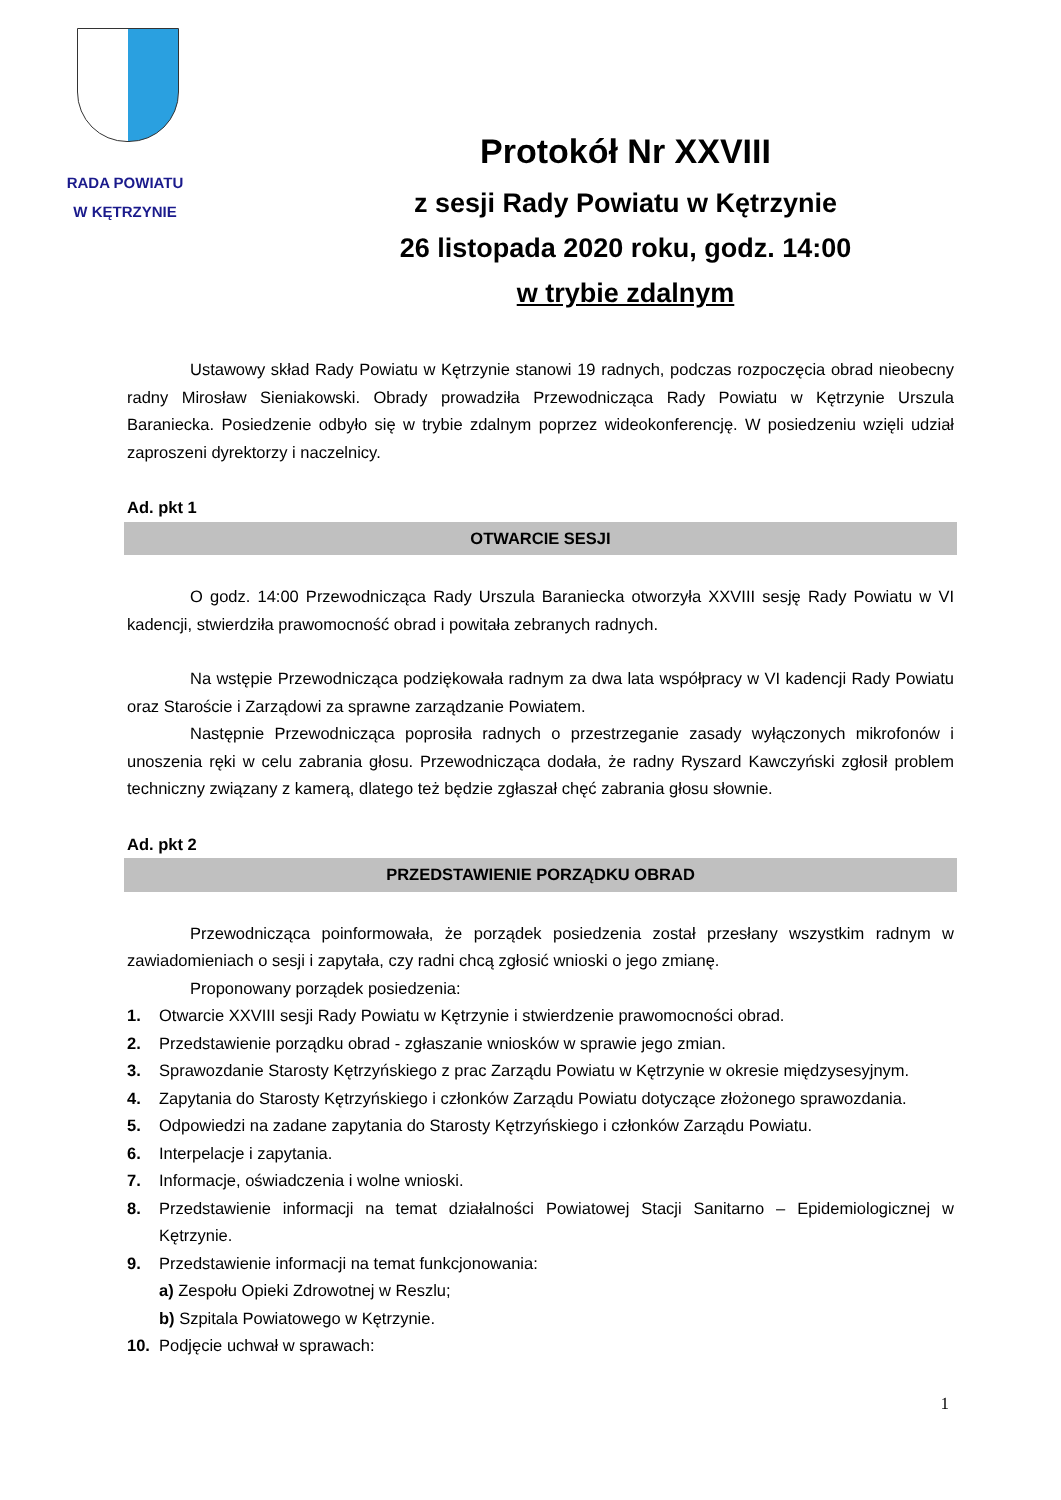RADA POWIATU
W KĘTRZYNIE
Protokół Nr XXVIII
z sesji Rady Powiatu w Kętrzynie
26 listopada 2020 roku, godz. 14:00
w trybie zdalnym
Ustawowy skład Rady Powiatu w Kętrzynie stanowi 19 radnych, podczas rozpoczęcia obrad nieobecny radny Mirosław Sieniakowski. Obrady prowadziła Przewodnicząca Rady Powiatu w Kętrzynie Urszula Baraniecka. Posiedzenie odbyło się w trybie zdalnym poprzez wideokonferencję. W posiedzeniu wzięli udział zaproszeni dyrektorzy i naczelnicy.
Ad. pkt 1
OTWARCIE SESJI
O godz. 14:00 Przewodnicząca Rady Urszula Baraniecka otworzyła XXVIII sesję Rady Powiatu w VI kadencji, stwierdziła prawomocność obrad i powitała zebranych radnych.
Na wstępie Przewodnicząca podziękowała radnym za dwa lata współpracy w VI kadencji Rady Powiatu oraz Staroście i Zarządowi za sprawne zarządzanie Powiatem.
Następnie Przewodnicząca poprosiła radnych o przestrzeganie zasady wyłączonych mikrofonów i unoszenia ręki w celu zabrania głosu. Przewodnicząca dodała, że radny Ryszard Kawczyński zgłosił problem techniczny związany z kamerą, dlatego też będzie zgłaszał chęć zabrania głosu słownie.
Ad. pkt 2
PRZEDSTAWIENIE PORZĄDKU OBRAD
Przewodnicząca poinformowała, że porządek posiedzenia został przesłany wszystkim radnym w zawiadomieniach o sesji i zapytała, czy radni chcą zgłosić wnioski o jego zmianę.
Proponowany porządek posiedzenia:
1. Otwarcie XXVIII sesji Rady Powiatu w Kętrzynie i stwierdzenie prawomocności obrad.
2. Przedstawienie porządku obrad - zgłaszanie wniosków w sprawie jego zmian.
3. Sprawozdanie Starosty Kętrzyńskiego z prac Zarządu Powiatu w Kętrzynie w okresie międzysesyjnym.
4. Zapytania do Starosty Kętrzyńskiego i członków Zarządu Powiatu dotyczące złożonego sprawozdania.
5. Odpowiedzi na zadane zapytania do Starosty Kętrzyńskiego i członków Zarządu Powiatu.
6. Interpelacje i zapytania.
7. Informacje, oświadczenia i wolne wnioski.
8. Przedstawienie informacji na temat działalności Powiatowej Stacji Sanitarno – Epidemiologicznej w Kętrzynie.
9. Przedstawienie informacji na temat funkcjonowania:
a) Zespołu Opieki Zdrowotnej w Reszlu;
b) Szpitala Powiatowego w Kętrzynie.
10. Podjęcie uchwał w sprawach:
1